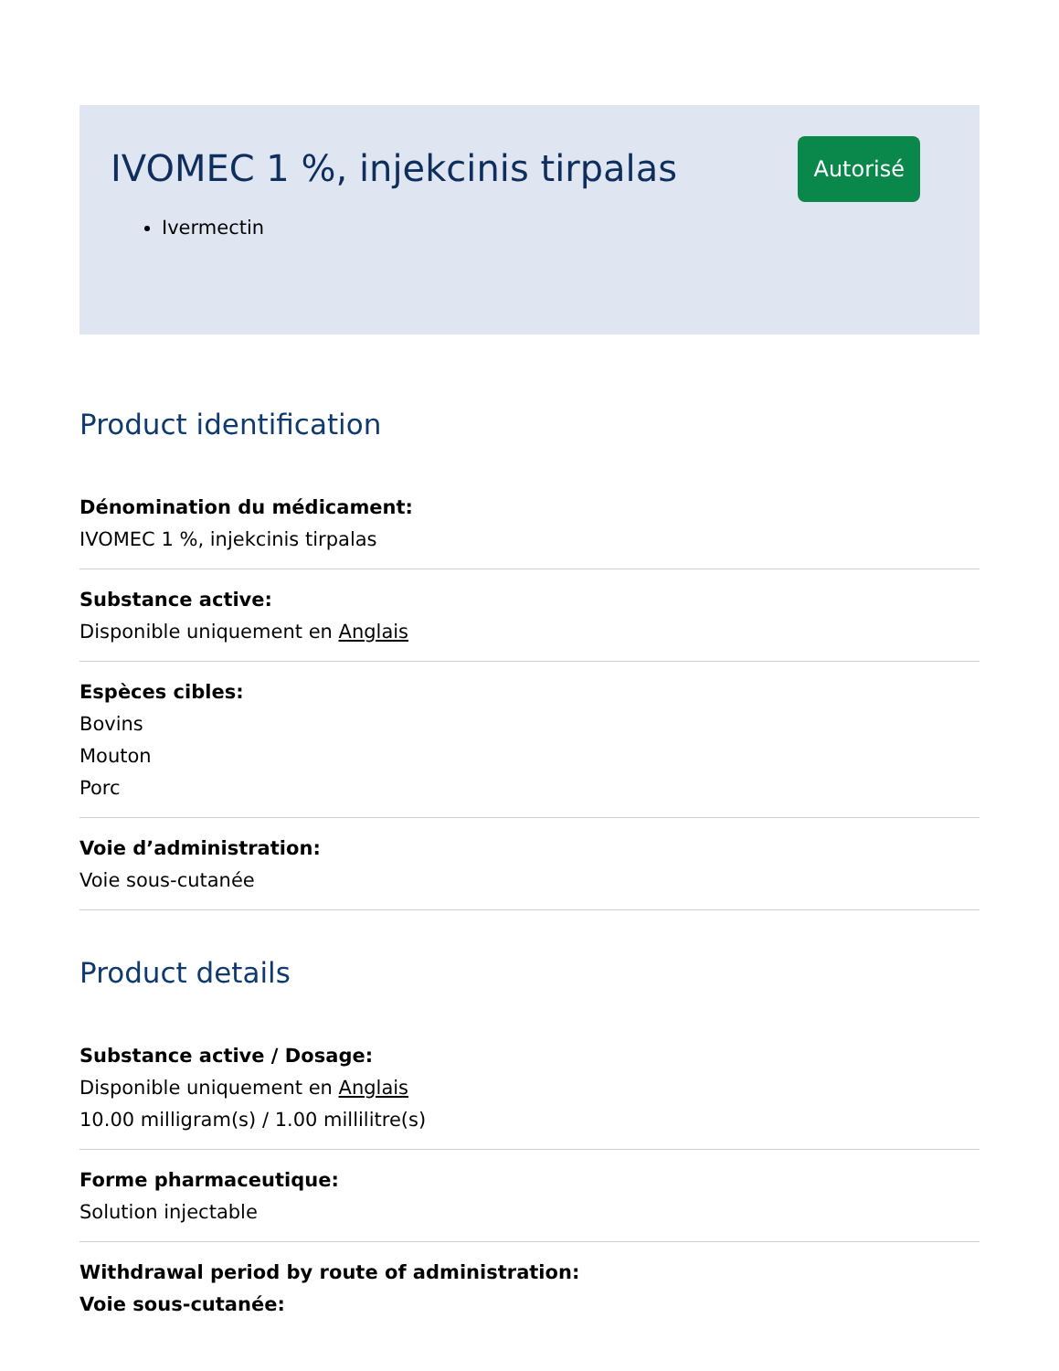IVOMEC 1 %, injekcinis tirpalas
Autorisé
Ivermectin
Product identification
Dénomination du médicament:
IVOMEC 1 %, injekcinis tirpalas
Substance active:
Disponible uniquement en Anglais
Espèces cibles:
Bovins
Mouton
Porc
Voie d’administration:
Voie sous-cutanée
Product details
Substance active / Dosage:
Disponible uniquement en Anglais
10.00 milligram(s) / 1.00 millilitre(s)
Forme pharmaceutique:
Solution injectable
Withdrawal period by route of administration:
Voie sous-cutanée: